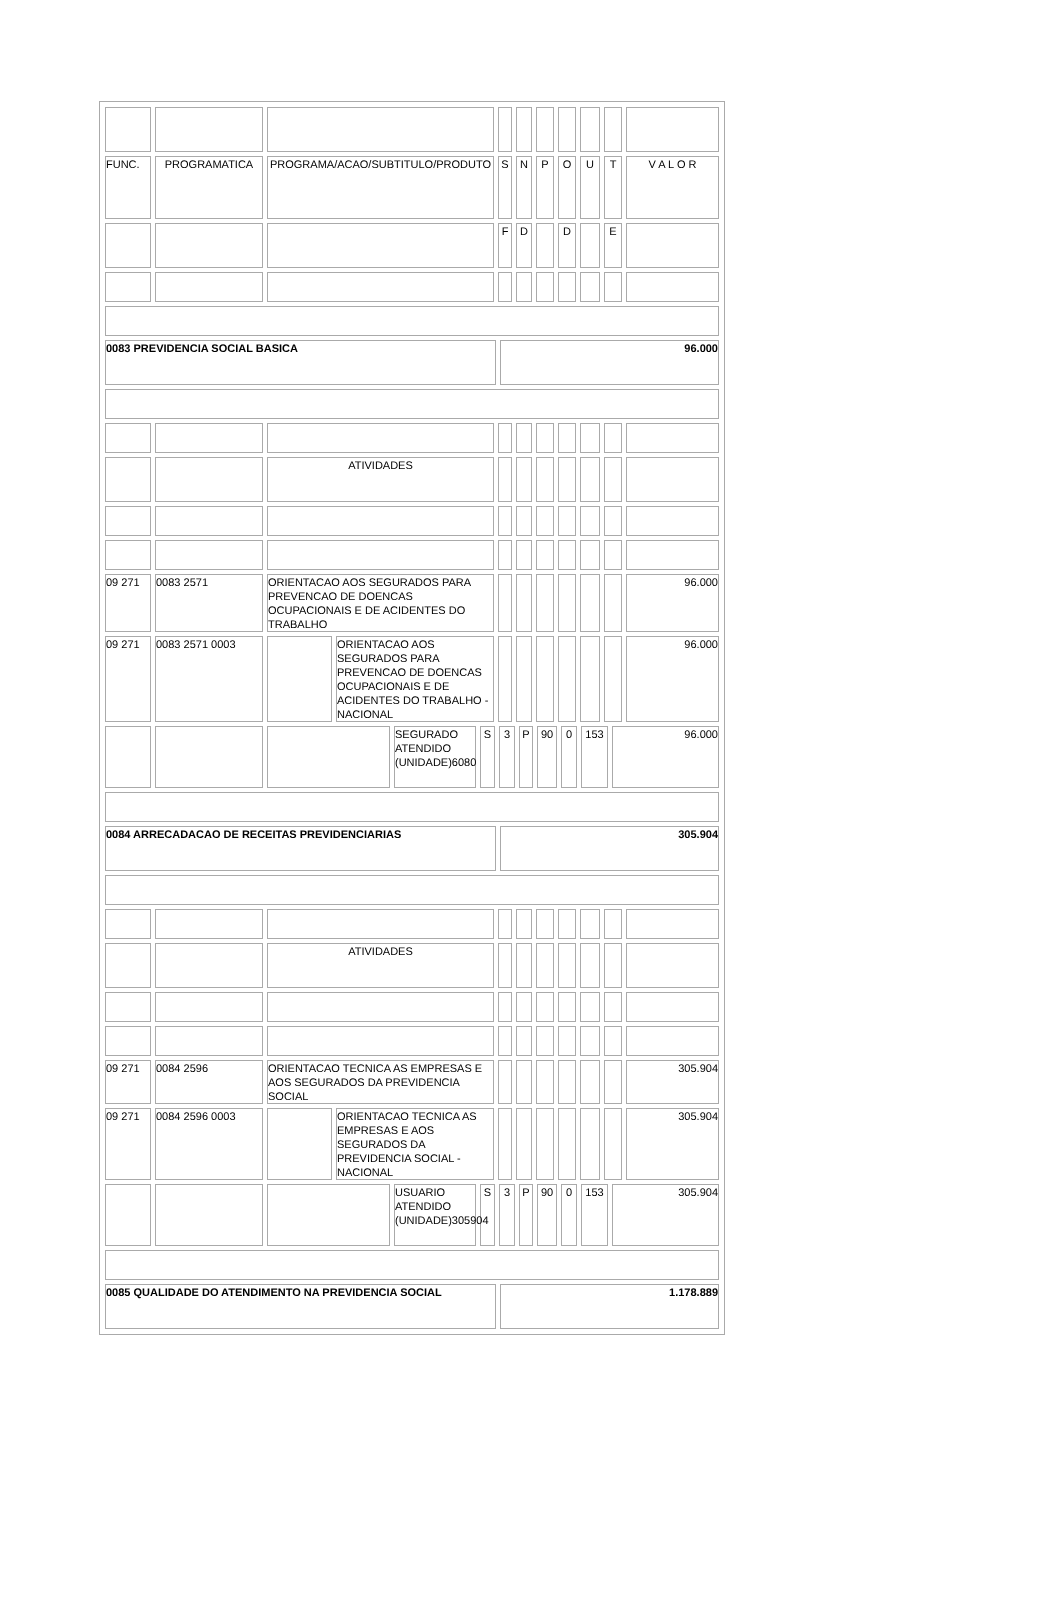| FUNC. | PROGRAMATICA | PROGRAMA/ACAO/SUBTITULO/PRODUTO | S | N | P | O | U | T | V A L O R |
| | | | F | D | | D | | E | |
| 0083 PREVIDENCIA SOCIAL BASICA | 96.000 |
| | | ATIVIDADES | | | | | | | |
| 09 271 | 0083 2571 | ORIENTACAO AOS SEGURADOS PARA PREVENCAO DE DOENCAS OCUPACIONAIS E DE ACIDENTES DO TRABALHO | | | | | | | 96.000 |
| 09 271 | 0083 2571 0003 | | ORIENTACAO AOS SEGURADOS PARA PREVENCAO DE DOENCAS OCUPACIONAIS E DE ACIDENTES DO TRABALHO - NACIONAL | | | | | | | 96.000 |
| | | | SEGURADO ATENDIDO (UNIDADE)6080 | S | 3 | P | 90 | 0 | 153 | 96.000 |
| 0084 ARRECADACAO DE RECEITAS PREVIDENCIARIAS | 305.904 |
| | | ATIVIDADES | | | | | | | |
| 09 271 | 0084 2596 | ORIENTACAO TECNICA AS EMPRESAS E AOS SEGURADOS DA PREVIDENCIA SOCIAL | | | | | | | 305.904 |
| 09 271 | 0084 2596 0003 | | ORIENTACAO TECNICA AS EMPRESAS E AOS SEGURADOS DA PREVIDENCIA SOCIAL - NACIONAL | | | | | | | 305.904 |
| | | | USUARIO ATENDIDO (UNIDADE)305904 | S | 3 | P | 90 | 0 | 153 | 305.904 |
| 0085 QUALIDADE DO ATENDIMENTO NA PREVIDENCIA SOCIAL | 1.178.889 |